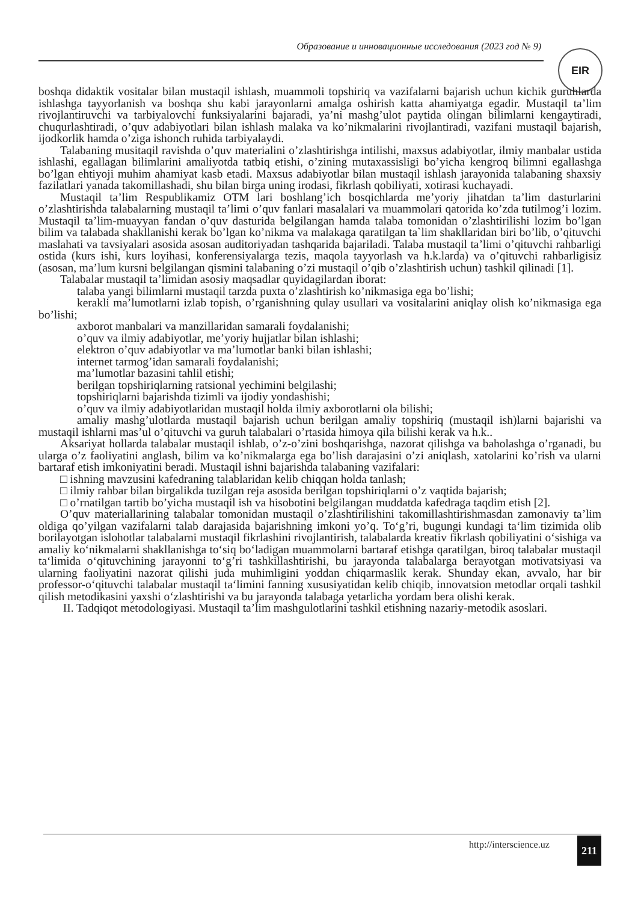Образование и инновационные исследования (2023 год № 9)
EIR
boshqa didaktik vositalar bilan mustaqil ishlash, muammoli topshiriq va vazifalarni bajarish uchun kichik guruhlarda ishlashga tayyorlanish va boshqa shu kabi jarayonlarni amalga oshirish katta ahamiyatga egadir. Mustaqil ta’lim rivojlantiruvchi va tarbiyalovchi funksiyalarini bajaradi, ya’ni mashg’ulot paytida olingan bilimlarni kengaytiradi, chuqurlashtiradi, o’quv adabiyotlari bilan ishlash malaka va ko’nikmalarini rivojlantiradi, vazifani mustaqil bajarish, ijodkorlik hamda o’ziga ishonch ruhida tarbiyalaydi.
Talabaning musitaqil ravishda o’quv materialini o’zlashtirishga intilishi, maxsus adabiyotlar, ilmiy manbalar ustida ishlashi, egallagan bilimlarini amaliyotda tatbiq etishi, o’zining mutaxassisligi bo’yicha kengroq bilimni egallashga bo’lgan ehtiyoji muhim ahamiyat kasb etadi. Maxsus adabiyotlar bilan mustaqil ishlash jarayonida talabaning shaxsiy fazilatlari yanada takomillashadi, shu bilan birga uning irodasi, fikrlash qobiliyati, xotirasi kuchayadi.
Mustaqil ta’lim Respublikamiz OTM lari boshlang’ich bosqichlarda me’yoriy jihatdan ta’lim dasturlarini o’zlashtirishda talabalarning mustaqil ta’limi o’quv fanlari masalalari va muammolari qatorida ko’zda tutilmog’i lozim. Mustaqil ta’lim-muayyan fandan o’quv dasturida belgilangan hamda talaba tomonidan o’zlashtirilishi lozim bo’lgan bilim va talabada shakllanishi kerak bo’lgan ko’nikma va malakaga qaratilgan ta`lim shakllaridan biri bo’lib, o’qituvchi maslahati va tavsiyalari asosida asosan auditoriyadan tashqarida bajariladi. Talaba mustaqil ta’limi o’qituvchi rahbarligi ostida (kurs ishi, kurs loyihasi, konferensiyalarga tezis, maqola tayyorlash va h.k.larda) va o’qituvchi rahbarligisiz (asosan, ma’lum kursni belgilangan qismini talabaning o’zi mustaqil o’qib o’zlashtirish uchun) tashkil qilinadi [1].
Talabalar mustaqil ta’limidan asosiy maqsadlar quyidagilardan iborat:
talaba yangi bilimlarni mustaqil tarzda puxta o’zlashtirish ko’nikmasiga ega bo’lishi;
kerakli ma’lumotlarni izlab topish, o’rganishning qulay usullari va vositalarini aniqlay olish ko’nikmasiga ega bo’lishi;
axborot manbalari va manzillaridan samarali foydalanishi;
o’quv va ilmiy adabiyotlar, me’yoriy hujjatlar bilan ishlashi;
elektron o’quv adabiyotlar va ma’lumotlar banki bilan ishlashi;
internet tarmog’idan samarali foydalanishi;
ma’lumotlar bazasini tahlil etishi;
berilgan topshiriqlarning ratsional yechimini belgilashi;
topshiriqlarni bajarishda tizimli va ijodiy yondashishi;
o’quv va ilmiy adabiyotlaridan mustaqil holda ilmiy axborotlarni ola bilishi;
amaliy mashg’ulotlarda mustaqil bajarish uchun berilgan amaliy topshiriq (mustaqil ish)larni bajarishi va mustaqil ishlarni mas’ul o’qituvchi va guruh talabalari o’rtasida himoya qila bilishi kerak va h.k..
Aksariyat hollarda talabalar mustaqil ishlab, o’z-o’zini boshqarishga, nazorat qilishga va baholashga o’rganadi, bu ularga o’z faoliyatini anglash, bilim va ko’nikmalarga ega bo’lish darajasini o’zi aniqlash, xatolarini ko’rish va ularni bartaraf etish imkoniyatini beradi. Mustaqil ishni bajarishda talabaning vazifalari:
□ ishning mavzusini kafedraning talablaridan kelib chiqqan holda tanlash;
□ ilmiy rahbar bilan birgalikda tuzilgan reja asosida berilgan topshiriqlarni o’z vaqtida bajarish;
□ o’rnatilgan tartib bo’yicha mustaqil ish va hisobotini belgilangan muddatda kafedraga taqdim etish [2].
O’quv materiallarining talabalar tomonidan mustaqil o’zlashtirilishini takomillashtirishmasdan zamonaviy ta’lim oldiga qo’yilgan vazifalarni talab darajasida bajarishning imkoni yo’q. To‘g’ri, bugungi kundagi ta‘lim tizimida olib borilayotgan islohotlar talabalarni mustaqil fikrlashini rivojlantirish, talabalarda kreativ fikrlash qobiliyatini o‘sishiga va amaliy ko‘nikmalarni shakllanishga to‘siq bo‘ladigan muammolarni bartaraf etishga qaratilgan, biroq talabalar mustaqil ta‘limida o‘qituvchining jarayonni to‘g’ri tashkillashtirishi, bu jarayonda talabalarga berayotgan motivatsiyasi va ularning faoliyatini nazorat qilishi juda muhimligini yoddan chiqarmaslik kerak. Shunday ekan, avvalo, har bir professor-o‘qituvchi talabalar mustaqil ta‘limini fanning xususiyatidan kelib chiqib, innovatsion metodlar orqali tashkil qilish metodikasini yaxshi o‘zlashtirishi va bu jarayonda talabaga yetarlicha yordam bera olishi kerak.
II. Tadqiqot metodologiyasi. Mustaqil ta’lim mashgulotlarini tashkil etishning nazariy-metodik asoslari.
http://interscience.uz 211